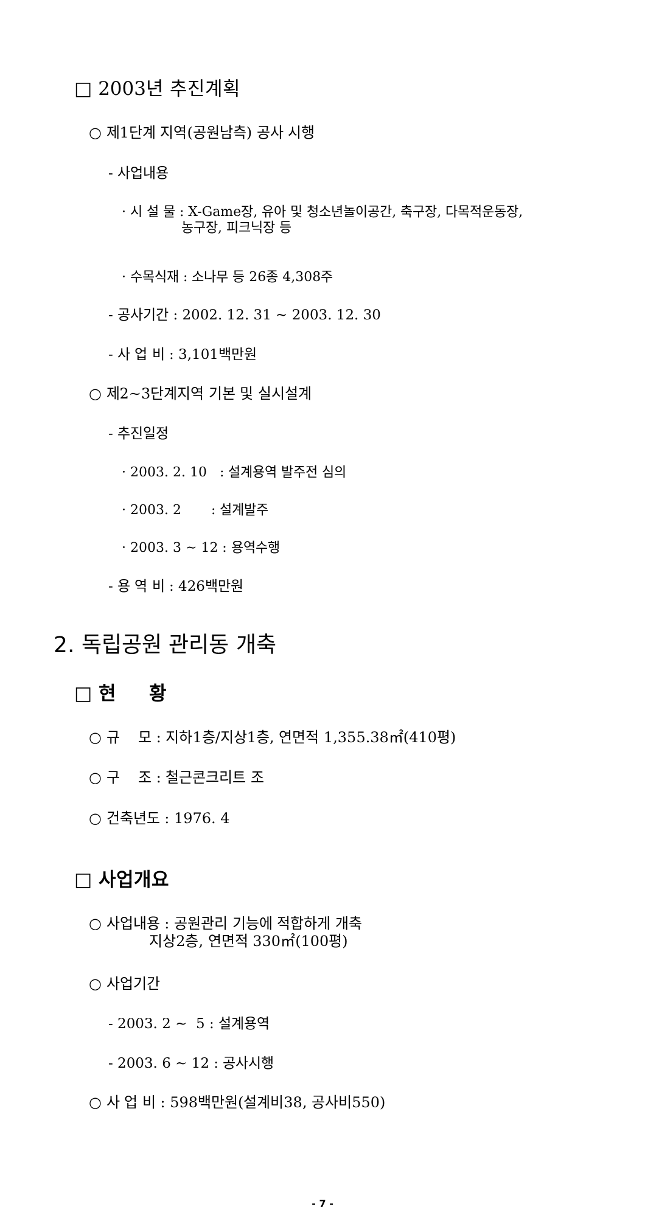□ 2003년 추진계획
○ 제1단계 지역(공원남측) 공사 시행
- 사업내용
· 시 설 물 : X-Game장, 유아 및 청소년놀이공간, 축구장, 다목적운동장, 농구장, 피크닉장 등
· 수목식재 : 소나무 등 26종 4,308주
- 공사기간 : 2002. 12. 31 ~ 2003. 12. 30
- 사 업 비 : 3,101백만원
○ 제2~3단계지역 기본 및 실시설계
- 추진일정
· 2003. 2. 10 : 설계용역 발주전 심의
· 2003. 2 : 설계발주
· 2003. 3 ~ 12 : 용역수행
- 용 역 비 : 426백만원
2. 독립공원 관리동 개축
□ 현 황
○ 규 모 : 지하1층/지상1층, 연면적 1,355.38㎡(410평)
○ 구 조 : 철근콘크리트 조
○ 건축년도 : 1976. 4
□ 사업개요
○ 사업내용 : 공원관리 기능에 적합하게 개축 지상2층, 연면적 330㎡(100평)
○ 사업기간
- 2003. 2 ~ 5 : 설계용역
- 2003. 6 ~ 12 : 공사시행
○ 사 업 비 : 598백만원(설계비38, 공사비550)
- 7 -